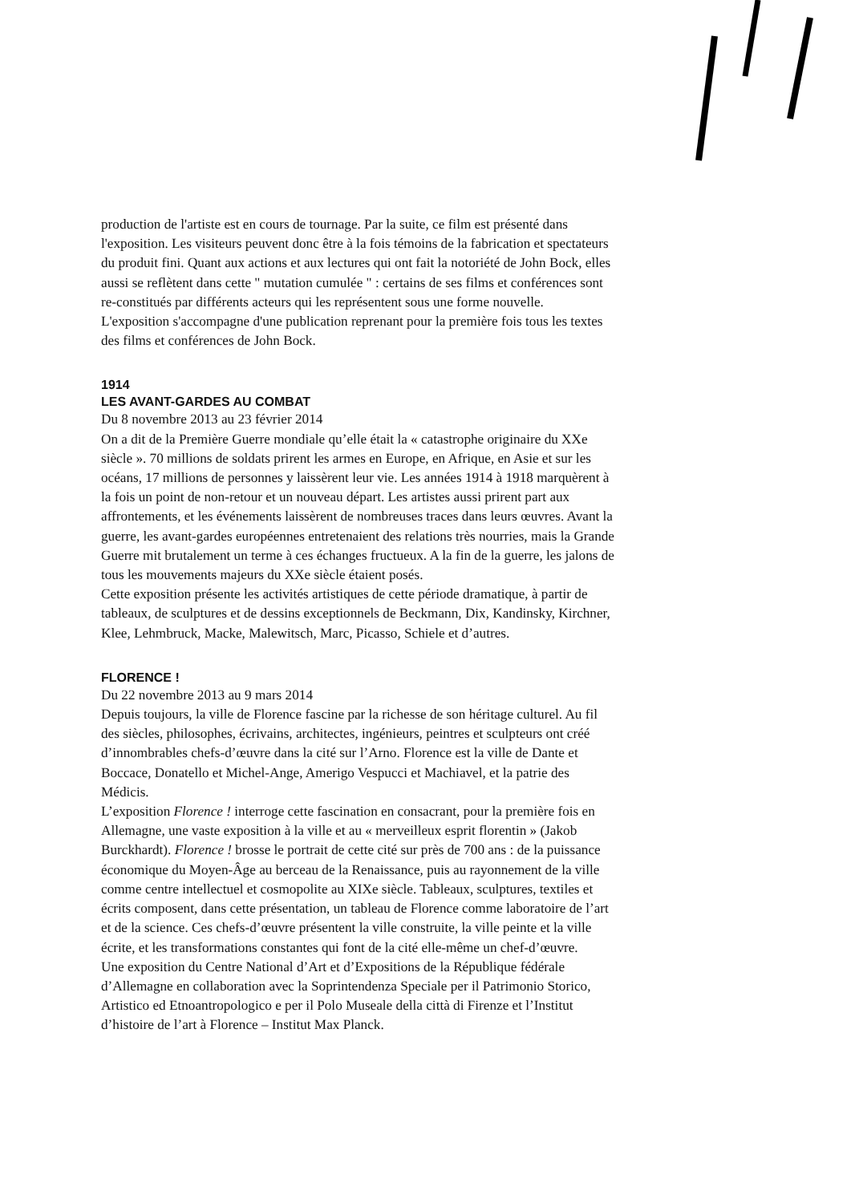production de l'artiste est en cours de tournage. Par la suite, ce film est présenté dans l'exposition. Les visiteurs peuvent donc être à la fois témoins de la fabrication et spectateurs du produit fini. Quant aux actions et aux lectures qui ont fait la notoriété de John Bock, elles aussi se reflètent dans cette " mutation cumulée " : certains de ses films et conférences sont re-constitués par différents acteurs qui les représentent sous une forme nouvelle.
L'exposition s'accompagne d'une publication reprenant pour la première fois tous les textes des films et conférences de John Bock.
1914
LES AVANT-GARDES AU COMBAT
Du 8 novembre 2013 au 23 février 2014
On a dit de la Première Guerre mondiale qu’elle était la « catastrophe originaire du XXe siècle ». 70 millions de soldats prirent les armes en Europe, en Afrique, en Asie et sur les océans, 17 millions de personnes y laissèrent leur vie. Les années 1914 à 1918 marquèrent à la fois un point de non-retour et un nouveau départ. Les artistes aussi prirent part aux affrontements, et les événements laissèrent de nombreuses traces dans leurs œuvres. Avant la guerre, les avant-gardes européennes entretenaient des relations très nourries, mais la Grande Guerre mit brutalement un terme à ces échanges fructueux. A la fin de la guerre, les jalons de tous les mouvements majeurs du XXe siècle étaient posés.
Cette exposition présente les activités artistiques de cette période dramatique, à partir de tableaux, de sculptures et de dessins exceptionnels de Beckmann, Dix, Kandinsky, Kirchner, Klee, Lehmbruck, Macke, Malewitsch, Marc, Picasso, Schiele et d’autres.
FLORENCE !
Du 22 novembre 2013 au 9 mars 2014
Depuis toujours, la ville de Florence fascine par la richesse de son héritage culturel. Au fil des siècles, philosophes, écrivains, architectes, ingénieurs, peintres et sculpteurs ont créé d’innombrables chefs-d’œuvre dans la cité sur l’Arno. Florence est la ville de Dante et Boccace, Donatello et Michel-Ange, Amerigo Vespucci et Machiavel, et la patrie des Médicis.
L’exposition Florence ! interroge cette fascination en consacrant, pour la première fois en Allemagne, une vaste exposition à la ville et au « merveilleux esprit florentin » (Jakob Burckhardt). Florence ! brosse le portrait de cette cité sur près de 700 ans : de la puissance économique du Moyen-Âge au berceau de la Renaissance, puis au rayonnement de la ville comme centre intellectuel et cosmopolite au XIXe siècle. Tableaux, sculptures, textiles et écrits composent, dans cette présentation, un tableau de Florence comme laboratoire de l’art et de la science. Ces chefs-d’œuvre présentent la ville construite, la ville peinte et la ville écrite, et les transformations constantes qui font de la cité elle-même un chef-d’œuvre.
Une exposition du Centre National d’Art et d’Expositions de la République fédérale d’Allemagne en collaboration avec la Soprintendenza Speciale per il Patrimonio Storico, Artistico ed Etnoantropologico e per il Polo Museale della città di Firenze et l’Institut d’histoire de l’art à Florence – Institut Max Planck.